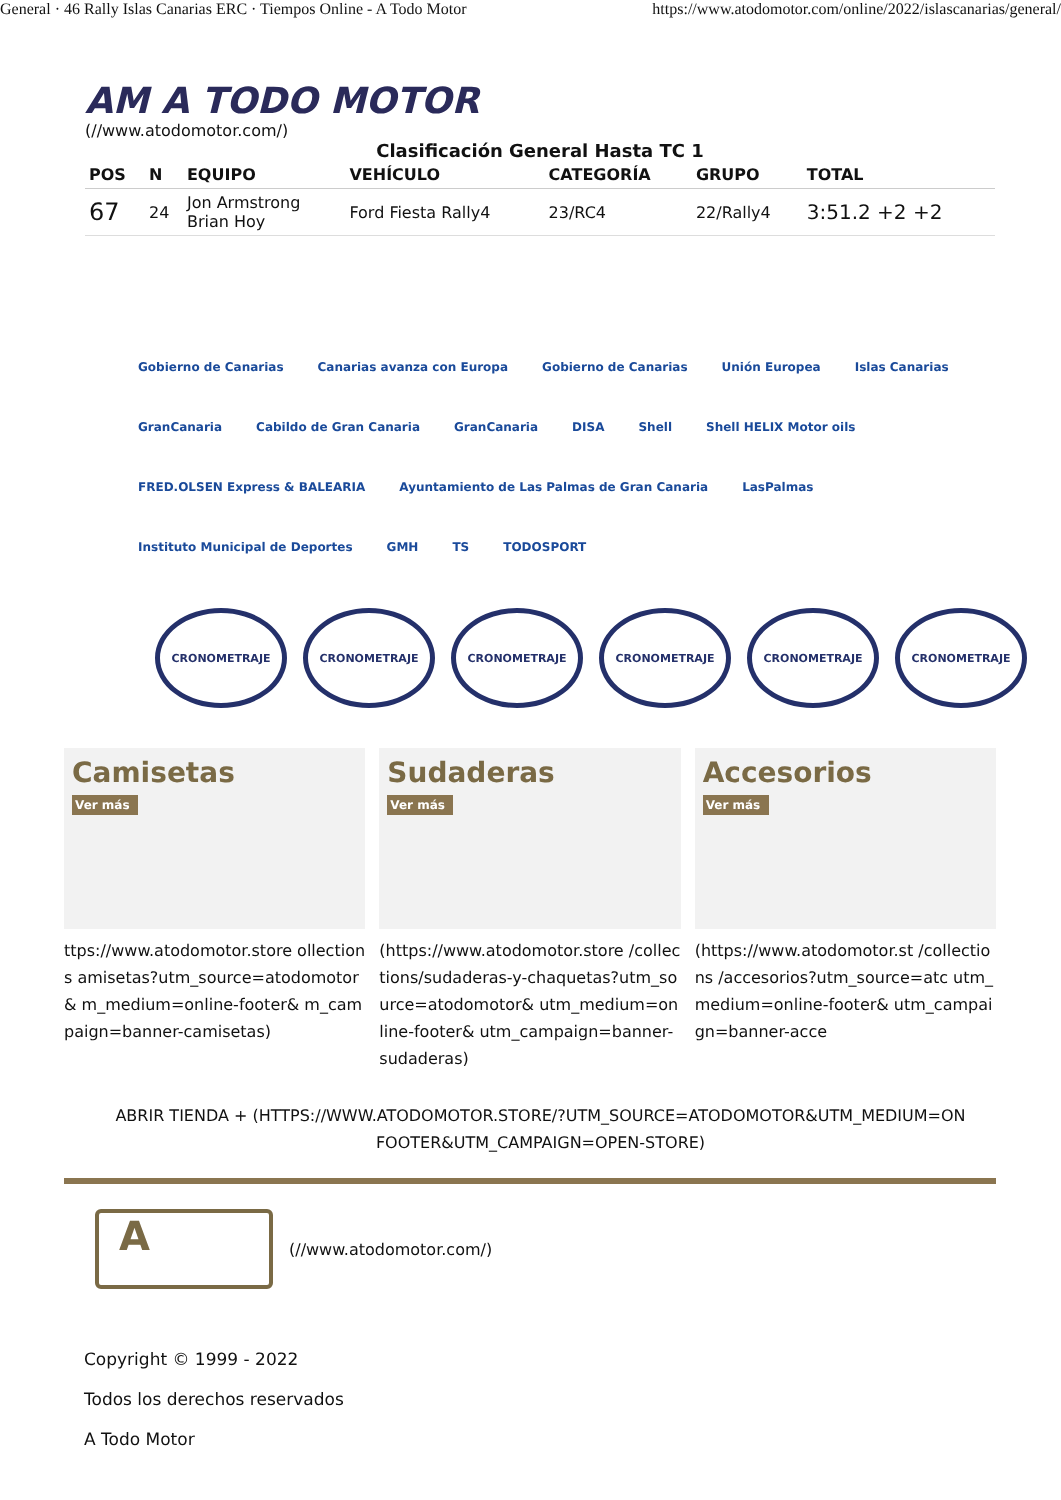General · 46 Rally Islas Canarias ERC · Tiempos Online - A Todo Motor https://www.atodomotor.com/online/2022/islascanarias/general/
AM A TODO MOTOR
(//www.atodomotor.com/)
Clasificación General Hasta TC 1
| POS | N | EQUIPO | VEHÍCULO | CATEGORÍA | GRUPO | TOTAL |
| --- | --- | --- | --- | --- | --- | --- |
| 67 | 24 | Jon Armstrong Brian Hoy | Ford Fiesta Rally4 | 23/RC4 | 22/Rally4 | 3:51.2 +2 +2 |
Gobierno de Canarias Canarias avanza con Europa Gobierno de Canarias Unión Europea Islas Canarias GranCanaria Cabildo de Gran Canaria GranCanaria DISA Shell Shell HELIX Motor oils FRED.OLSEN Express & BALEARIA Ayuntamiento de Las Palmas de Gran Canaria LasPalmas Instituto Municipal de Deportes GMH TS TODOSPORT
CRONOMETRAJE CRONOMETRAJE CRONOMETRAJE CRONOMETRAJE CRONOMETRAJE CRONOMETRAJE
Camisetas
Ver más
ttps://www.atodomotor.store ollections amisetas?utm_source=atodomotor& m_medium=online-footer& m_campaign=banner-camisetas)
Sudaderas
Ver más
(https://www.atodomotor.store /collections/sudaderas-y-chaquetas?utm_source=atodomotor& utm_medium=online-footer& utm_campaign=banner-sudaderas)
Accesorios
Ver más
(https://www.atodomotor.st /collections /accesorios?utm_source=atc utm_medium=online-footer& utm_campaign=banner-acce
ABRIR TIENDA + (HTTPS://WWW.ATODOMOTOR.STORE/?UTM_SOURCE=ATODOMOTOR&UTM_MEDIUM=ON FOOTER&UTM_CAMPAIGN=OPEN-STORE)
A
(//www.atodomotor.com/)
Copyright © 1999 - 2022
Todos los derechos reservados
A Todo Motor